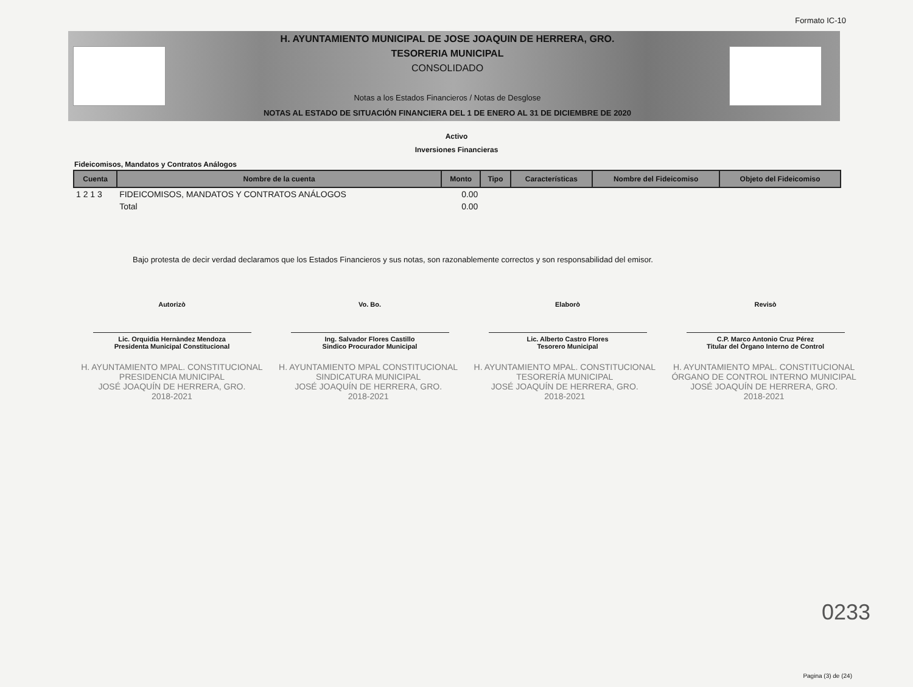Formato IC-10
H. AYUNTAMIENTO MUNICIPAL DE JOSE JOAQUIN DE HERRERA, GRO.
TESORERIA MUNICIPAL
CONSOLIDADO
Notas a los Estados Financieros / Notas de Desglose
NOTAS AL ESTADO DE SITUACIÓN FINANCIERA DEL 1 DE ENERO AL 31 DE DICIEMBRE DE 2020
Activo
Inversiones Financieras
Fideicomisos, Mandatos y Contratos Análogos
| Cuenta | Nombre de la cuenta | Monto | Tipo | Características | Nombre del Fideicomiso | Objeto del Fideicomiso |
| --- | --- | --- | --- | --- | --- | --- |
| 1 2 1 3 | FIDEICOMISOS, MANDATOS Y CONTRATOS ANÁLOGOS | 0.00 | | | | |
| | Total | 0.00 | | | | |
Bajo protesta de decir verdad declaramos que los Estados Financieros y sus notas, son razonablemente correctos y son responsabilidad del emisor.
Autorizò Vo. Bo. Elaborò Revisò
Lic. Orquidia Hernàndez Mendoza
Presidenta Municipal Constitucional
Ing. Salvador Flores Castillo
Sindico Procurador Municipal
Lic. Alberto Castro Flores
Tesorero Municipal
C.P. Marco Antonio Cruz Pérez
Titular del Òrgano Interno de Control
H. AYUNTAMIENTO MPAL. CONSTITUCIONAL
PRESIDENCIA MUNICIPAL
JOSÉ JOAQUÍN DE HERRERA, GRO.
2018-2021 H. AYUNTAMIENTO MPAL CONSTITUCIONAL
SINDICATURA MUNICIPAL
JOSÉ JOAQUÍN DE HERRERA, GRO.
2018-2021 H. AYUNTAMIENTO MPAL. CONSTITUCIONAL
TESORERÍA MUNICIPAL
JOSÉ JOAQUÍN DE HERRERA, GRO.
2018-2021 H. AYUNTAMIENTO MPAL. CONSTITUCIONAL
ÓRGANO DE CONTROL INTERNO MUNICIPAL
JOSÉ JOAQUÍN DE HERRERA, GRO.
2018-2021
0233
Pagina (3) de (24)